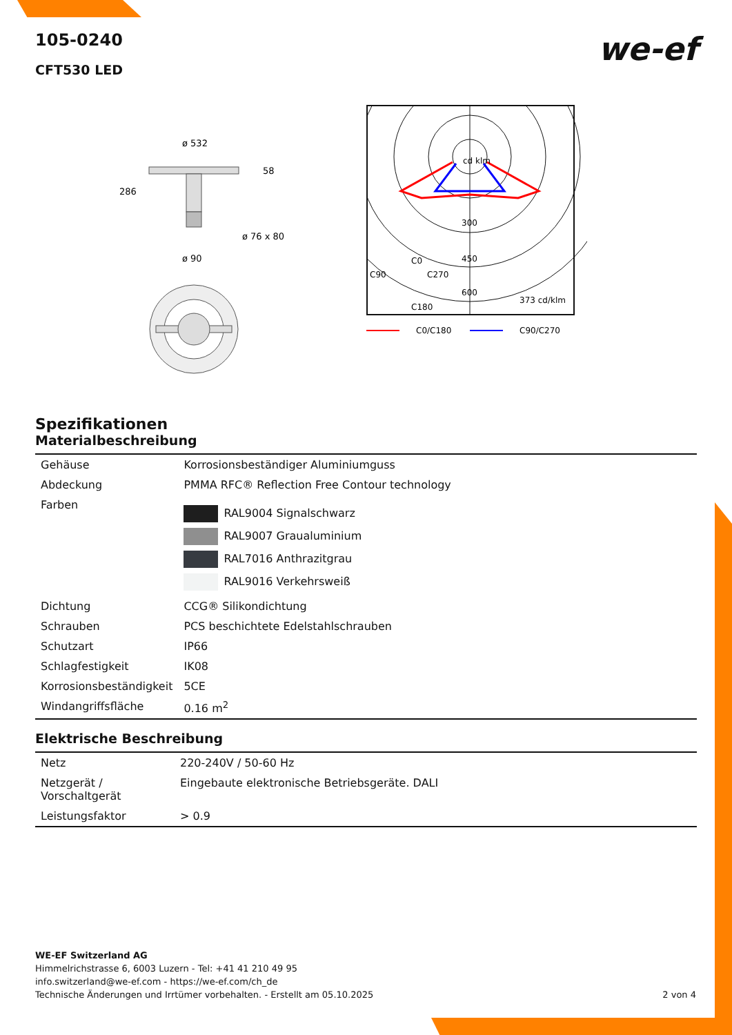we-ef
105-0240
CFT530 LED
ø 532
58
286
ø 76 x 80
ø 90
cd klm
300
450
600
C0
C90
C270
C180
373 cd/klm
C0/C180
C90/C270
Spezifikationen
Materialbeschreibung
| Gehäuse | Korrosionsbeständiger Aluminiumguss |
| Abdeckung | PMMA RFC® Reflection Free Contour technology |
| Farben | RAL9004 Signalschwarz RAL9007 Graualuminium RAL7016 Anthrazitgrau RAL9016 Verkehrsweiß |
| Dichtung | CCG® Silikondichtung |
| Schrauben | PCS beschichtete Edelstahlschrauben |
| Schutzart | IP66 |
| Schlagfestigkeit | IK08 |
| Korrosionsbeständigkeit | 5CE |
| Windangriffsfläche | 0.16 m<sup>2</sup> |
Elektrische Beschreibung
| Netz | 220-240V / 50-60 Hz |
| Netzgerät / Vorschaltgerät | Eingebaute elektronische Betriebsgeräte. DALI |
| Leistungsfaktor | > 0.9 |
WE-EF Switzerland AG
Himmelrichstrasse 6, 6003 Luzern - Tel: +41 41 210 49 95
info.switzerland@we-ef.com - https://we-ef.com/ch_de
Technische Änderungen und Irrtümer vorbehalten. - Erstellt am 05.10.2025 2 von 4